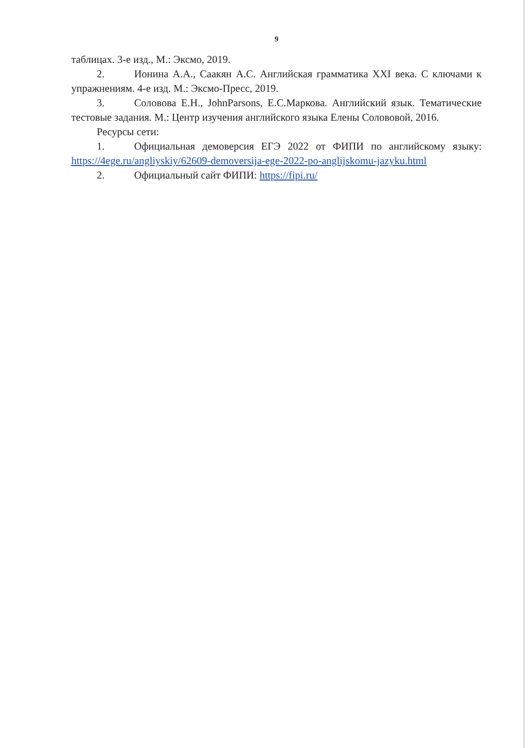9
таблицах. 3-е изд., М.: Эксмо, 2019.
2. Ионина А.А., Саакян А.С. Английская грамматика XXI века. С ключами к упражнениям. 4-е изд. М.: Эксмо-Пресс, 2019.
3. Соловова Е.Н., JohnParsons, Е.С.Маркова. Английский язык. Тематические тестовые задания. М.: Центр изучения английского языка Елены Солововой, 2016.
Ресурсы сети:
1. Официальная демоверсия ЕГЭ 2022 от ФИПИ по английскому языку: https://4ege.ru/angliyskiy/62609-demoversija-ege-2022-po-anglijskomu-jazyku.html
2. Официальный сайт ФИПИ: https://fipi.ru/